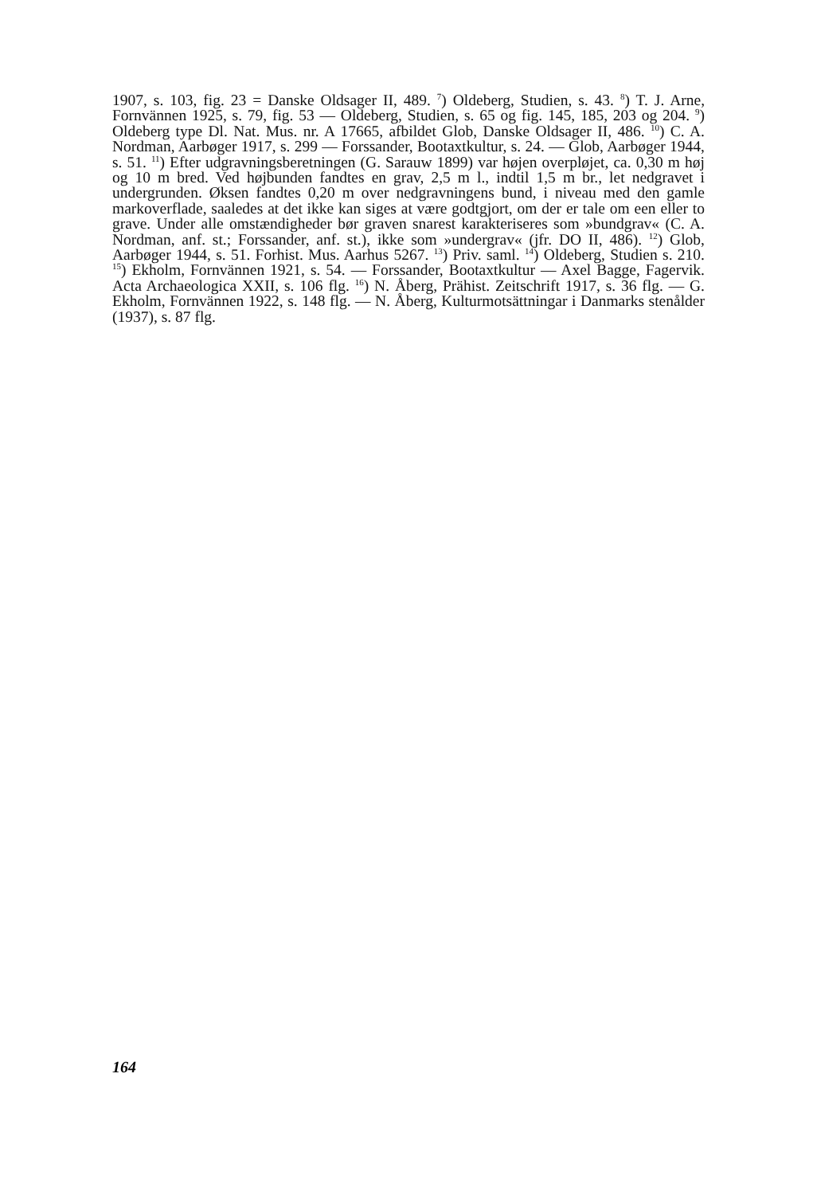1907, s. 103, fig. 23 = Danske Oldsager II, 489. <sup>7</sup>) Oldeberg, Studien, s. 43. <sup>8</sup>) T. J. Arne, Fornvännen 1925, s. 79, fig. 53 — Oldeberg, Studien, s. 65 og fig. 145, 185, 203 og 204. <sup>9</sup>) Oldeberg type Dl. Nat. Mus. nr. A 17665, afbildet Glob, Danske Oldsager II, 486. <sup>10</sup>) C. A. Nordman, Aarbøger 1917, s. 299 — Forssander, Bootaxtkultur, s. 24. — Glob, Aarbøger 1944, s. 51. <sup>11</sup>) Efter udgravningsberetningen (G. Sarauw 1899) var højen overpløjet, ca. 0,30 m høj og 10 m bred. Ved højbunden fandtes en grav, 2,5 m l., indtil 1,5 m br., let nedgravet i undergrunden. Øksen fandtes 0,20 m over nedgravningens bund, i niveau med den gamle markoverflade, saaledes at det ikke kan siges at være godtgjort, om der er tale om een eller to grave. Under alle omstændigheder bør graven snarest karakteriseres som »bundgrav« (C. A. Nordman, anf. st.; Forssander, anf. st.), ikke som »undergrav« (jfr. DO II, 486). <sup>12</sup>) Glob, Aarbøger 1944, s. 51. Forhist. Mus. Aarhus 5267. <sup>13</sup>) Priv. saml. <sup>14</sup>) Oldeberg, Studien s. 210. <sup>15</sup>) Ekholm, Fornvännen 1921, s. 54. — Forssander, Bootaxtkultur — Axel Bagge, Fagervik. Acta Archaeologica XXII, s. 106 flg. <sup>16</sup>) N. Åberg, Prähist. Zeitschrift 1917, s. 36 flg. — G. Ekholm, Fornvännen 1922, s. 148 flg. — N. Åberg, Kulturmotsättningar i Danmarks stenålder (1937), s. 87 flg.
164